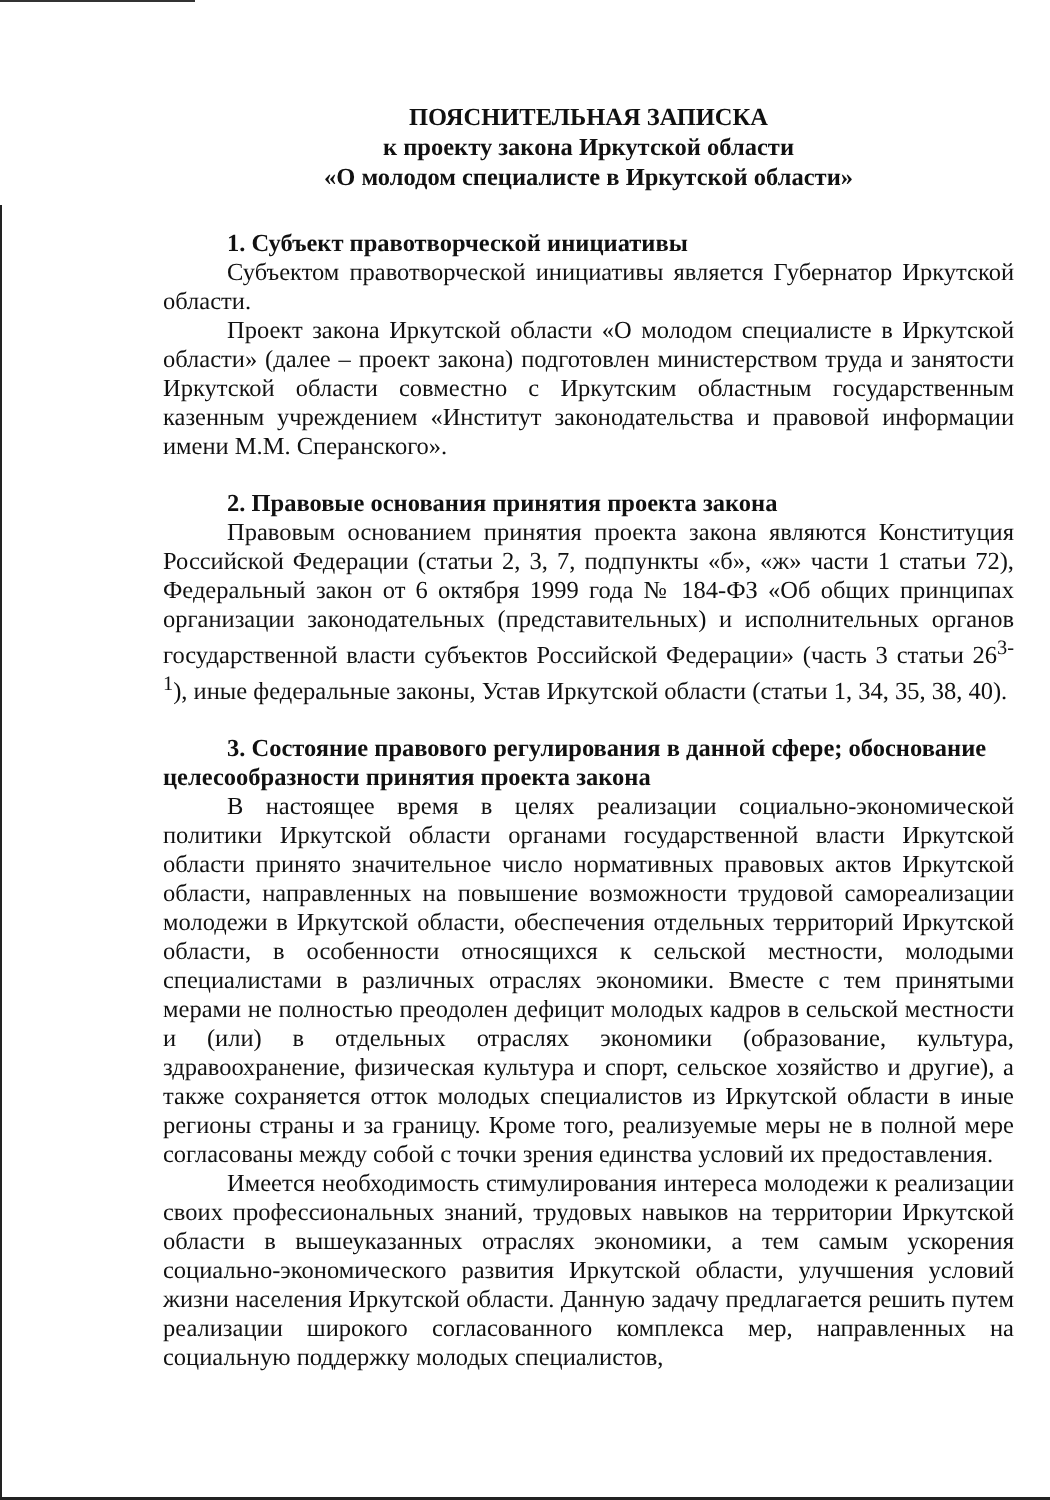ПОЯСНИТЕЛЬНАЯ ЗАПИСКА
к проекту закона Иркутской области
«О молодом специалисте в Иркутской области»
1. Субъект правотворческой инициативы
Субъектом правотворческой инициативы является Губернатор Иркутской области.
Проект закона Иркутской области «О молодом специалисте в Иркутской области» (далее – проект закона) подготовлен министерством труда и занятости Иркутской области совместно с Иркутским областным государственным казенным учреждением «Институт законодательства и правовой информации имени М.М. Сперанского».
2. Правовые основания принятия проекта закона
Правовым основанием принятия проекта закона являются Конституция Российской Федерации (статьи 2, 3, 7, подпункты «б», «ж» части 1 статьи 72), Федеральный закон от 6 октября 1999 года № 184-ФЗ «Об общих принципах организации законодательных (представительных) и исполнительных органов государственной власти субъектов Российской Федерации» (часть 3 статьи 26<sup>3-1</sup>), иные федеральные законы, Устав Иркутской области (статьи 1, 34, 35, 38, 40).
3. Состояние правового регулирования в данной сфере; обоснование целесообразности принятия проекта закона
В настоящее время в целях реализации социально-экономической политики Иркутской области органами государственной власти Иркутской области принято значительное число нормативных правовых актов Иркутской области, направленных на повышение возможности трудовой самореализации молодежи в Иркутской области, обеспечения отдельных территорий Иркутской области, в особенности относящихся к сельской местности, молодыми специалистами в различных отраслях экономики. Вместе с тем принятыми мерами не полностью преодолен дефицит молодых кадров в сельской местности и (или) в отдельных отраслях экономики (образование, культура, здравоохранение, физическая культура и спорт, сельское хозяйство и другие), а также сохраняется отток молодых специалистов из Иркутской области в иные регионы страны и за границу. Кроме того, реализуемые меры не в полной мере согласованы между собой с точки зрения единства условий их предоставления.
Имеется необходимость стимулирования интереса молодежи к реализации своих профессиональных знаний, трудовых навыков на территории Иркутской области в вышеуказанных отраслях экономики, а тем самым ускорения социально-экономического развития Иркутской области, улучшения условий жизни населения Иркутской области. Данную задачу предлагается решить путем реализации широкого согласованного комплекса мер, направленных на социальную поддержку молодых специалистов,